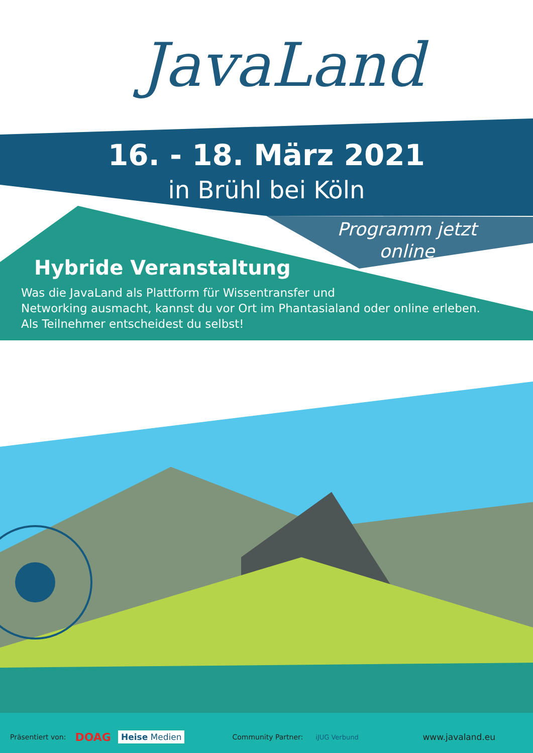JavaLand
16. - 18. März 2021
in Brühl bei Köln
Programm jetzt online
Hybride Veranstaltung
Was die JavaLand als Plattform für Wissentransfer und
Networking ausmacht, kannst du vor Ort im Phantasialand oder online erleben.
Als Teilnehmer entscheidest du selbst!
Präsentiert von: DOAG Heise Medien Community Partner: iJUG Verbund www.javaland.eu